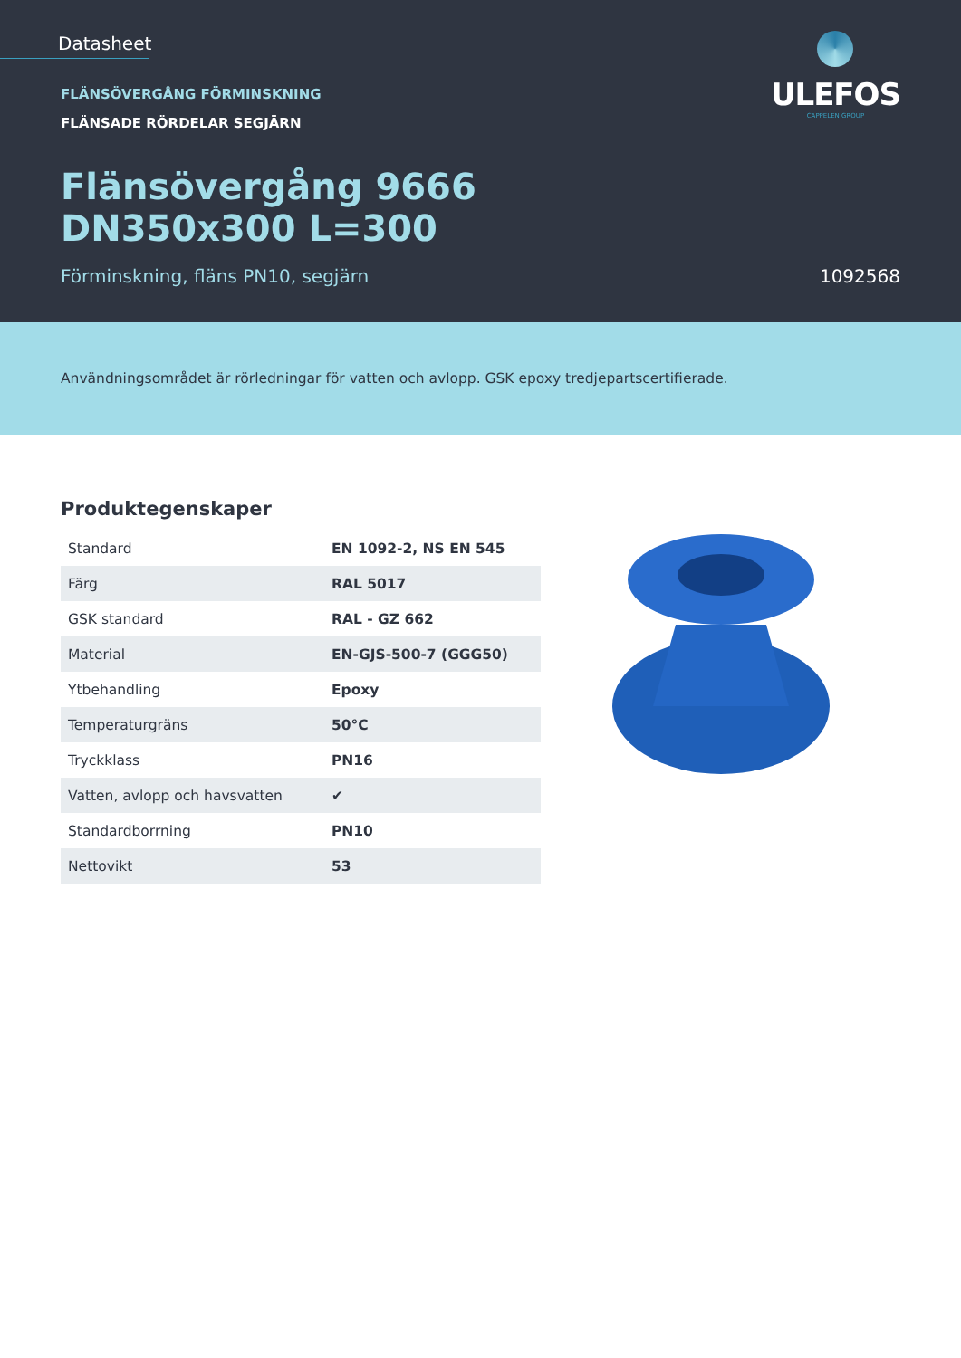Datasheet
FLÄNSÖVERGÅNG FÖRMINSKNING
FLÄNSADE RÖRDELAR SEGJÄRN
Flänsövergång 9666
DN350x300 L=300
Förminskning, fläns PN10, segjärn 1092568
ULEFOS
CAPPELEN GROUP
Användningsområdet är rörledningar för vatten och avlopp. GSK epoxy tredjepartscertifierade.
Produktegenskaper
| Standard | EN 1092-2, NS EN 545 |
| Färg | RAL 5017 |
| GSK standard | RAL - GZ 662 |
| Material | EN-GJS-500-7 (GGG50) |
| Ytbehandling | Epoxy |
| Temperaturgräns | 50°C |
| Tryckklass | PN16 |
| Vatten, avlopp och havsvatten | ✔ |
| Standardborrning | PN10 |
| Nettovikt | 53 |